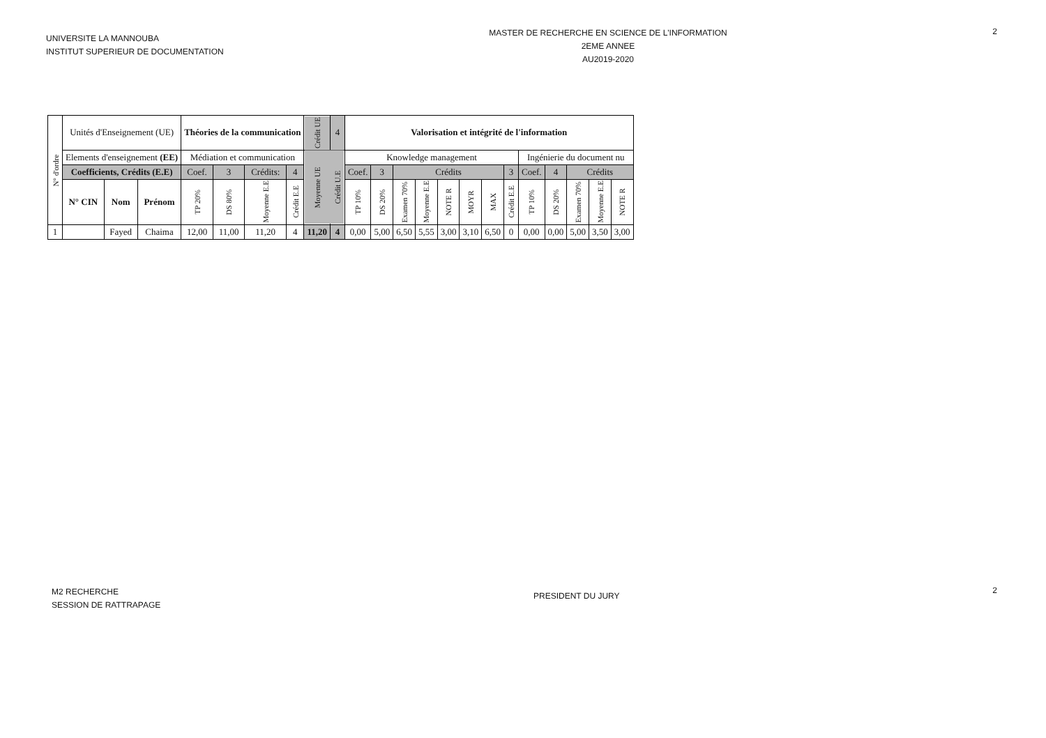UNIVERSITE LA MANNOUBA
INSTITUT SUPERIEUR DE DOCUMENTATION
MASTER DE RECHERCHE EN SCIENCE DE L'INFORMATION
2EME ANNEE
AU2019-2020
2
| N° d'ordre | Unités d'Enseignement (UE) | | | Théories de la communication | | | | Crédit UE | 4 | Valorisation et intégrité de l'information | | | | | | | | | | | | |
| | Elements d'enseignement (EE) | | | Médiation et communication | | | | Moyenne UE | Crédit U.E | Knowledge management | | | | | | | | Ingénierie du document nu | | | | |
| | Coefficients, Crédits (E.E) | | | Coef. | 3 | Crédits: | 4 | | | Coef. | 3 | Crédits | | | | | 3 | Coef. | 4 | Crédits | | |
| | N° CIN | Nom | Prénom | TP 20% | DS 80% | Moyenne E.E | Crédit E.E | | | TP 10% | DS 20% | Examen 70% | Moyenne E.E | NOTE R | MOYR | MAX | Crédit E.E | TP 10% | DS 20% | Examen 70% | Moyenne E.E | NOTE R |
| 1 | | Fayed | Chaima | 12,00 | 11,00 | 11,20 | 4 | 11,20 | 4 | 0,00 | 5,00 | 6,50 | 5,55 | 3,00 | 3,10 | 6,50 | 0 | 0,00 | 0,00 | 5,00 | 3,50 | 3,00 |
M2 RECHERCHE
SESSION DE RATTRAPAGE
PRESIDENT DU JURY
2